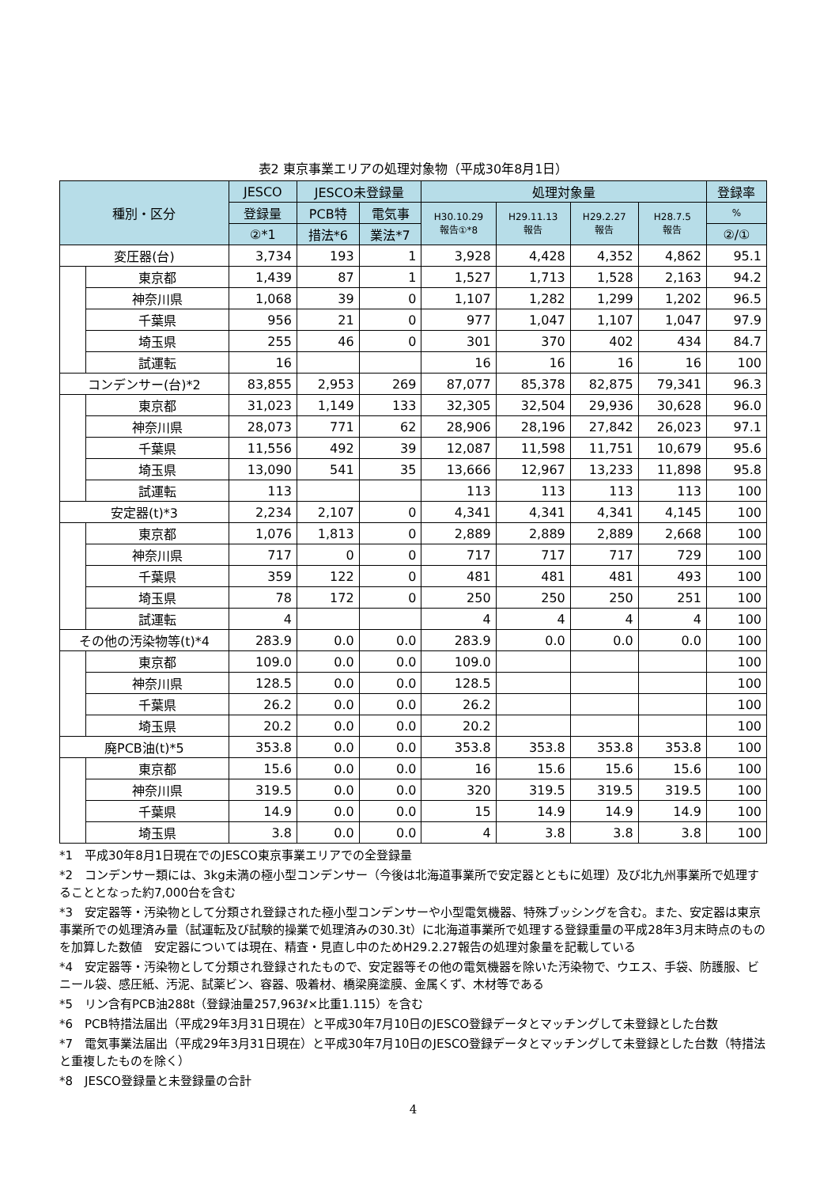表2 東京事業エリアの処理対象物（平成30年8月1日）
| 種別・区分 | | JESCO | JESCO未登録量 | | 処理対象量 | | | | 登録率 |
| --- | --- | --- | --- | --- | --- | --- | --- | --- | --- |
| | | 登録量 | PCB特 | 電気事 | H30.10.29 報告①*8 | H29.11.13 報告 | H29.2.27 報告 | H28.7.5 報告 | % |
| | | ②*1 | 措法*6 | 業法*7 | | | | | ②/① |
| 変圧器(台) | | 3,734 | 193 | 1 | 3,928 | 4,428 | 4,352 | 4,862 | 95.1 |
| | 東京都 | 1,439 | 87 | 1 | 1,527 | 1,713 | 1,528 | 2,163 | 94.2 |
| | 神奈川県 | 1,068 | 39 | 0 | 1,107 | 1,282 | 1,299 | 1,202 | 96.5 |
| | 千葉県 | 956 | 21 | 0 | 977 | 1,047 | 1,107 | 1,047 | 97.9 |
| | 埼玉県 | 255 | 46 | 0 | 301 | 370 | 402 | 434 | 84.7 |
| | 試運転 | 16 | | | 16 | 16 | 16 | 16 | 100 |
| コンデンサー(台)*2 | | 83,855 | 2,953 | 269 | 87,077 | 85,378 | 82,875 | 79,341 | 96.3 |
| | 東京都 | 31,023 | 1,149 | 133 | 32,305 | 32,504 | 29,936 | 30,628 | 96.0 |
| | 神奈川県 | 28,073 | 771 | 62 | 28,906 | 28,196 | 27,842 | 26,023 | 97.1 |
| | 千葉県 | 11,556 | 492 | 39 | 12,087 | 11,598 | 11,751 | 10,679 | 95.6 |
| | 埼玉県 | 13,090 | 541 | 35 | 13,666 | 12,967 | 13,233 | 11,898 | 95.8 |
| | 試運転 | 113 | | | 113 | 113 | 113 | 113 | 100 |
| 安定器(t)*3 | | 2,234 | 2,107 | 0 | 4,341 | 4,341 | 4,341 | 4,145 | 100 |
| | 東京都 | 1,076 | 1,813 | 0 | 2,889 | 2,889 | 2,889 | 2,668 | 100 |
| | 神奈川県 | 717 | 0 | 0 | 717 | 717 | 717 | 729 | 100 |
| | 千葉県 | 359 | 122 | 0 | 481 | 481 | 481 | 493 | 100 |
| | 埼玉県 | 78 | 172 | 0 | 250 | 250 | 250 | 251 | 100 |
| | 試運転 | 4 | | | 4 | 4 | 4 | 4 | 100 |
| その他の汚染物等(t)*4 | | 283.9 | 0.0 | 0.0 | 283.9 | 0.0 | 0.0 | 0.0 | 100 |
| | 東京都 | 109.0 | 0.0 | 0.0 | 109.0 | | | | 100 |
| | 神奈川県 | 128.5 | 0.0 | 0.0 | 128.5 | | | | 100 |
| | 千葉県 | 26.2 | 0.0 | 0.0 | 26.2 | | | | 100 |
| | 埼玉県 | 20.2 | 0.0 | 0.0 | 20.2 | | | | 100 |
| 廃PCB油(t)*5 | | 353.8 | 0.0 | 0.0 | 353.8 | 353.8 | 353.8 | 353.8 | 100 |
| | 東京都 | 15.6 | 0.0 | 0.0 | 16 | 15.6 | 15.6 | 15.6 | 100 |
| | 神奈川県 | 319.5 | 0.0 | 0.0 | 320 | 319.5 | 319.5 | 319.5 | 100 |
| | 千葉県 | 14.9 | 0.0 | 0.0 | 15 | 14.9 | 14.9 | 14.9 | 100 |
| | 埼玉県 | 3.8 | 0.0 | 0.0 | 4 | 3.8 | 3.8 | 3.8 | 100 |
*1　平成30年8月1日現在でのJESCO東京事業エリアでの全登録量
*2　コンデンサー類には、3kg未満の極小型コンデンサー（今後は北海道事業所で安定器とともに処理）及び北九州事業所で処理することとなった約7,000台を含む
*3　安定器等・汚染物として分類され登録された極小型コンデンサーや小型電気機器、特殊ブッシングを含む。また、安定器は東京事業所での処理済み量（試運転及び試験的操業で処理済みの30.3t）に北海道事業所で処理する登録重量の平成28年3月末時点のものを加算した数値　安定器については現在、精査・見直し中のためH29.2.27報告の処理対象量を記載している
*4　安定器等・汚染物として分類され登録されたもので、安定器等その他の電気機器を除いた汚染物で、ウエス、手袋、防護服、ビニール袋、感圧紙、汚泥、試薬ビン、容器、吸着材、橋梁廃塗膜、金属くず、木材等である
*5　リン含有PCB油288t（登録油量257,963ℓ×比重1.115）を含む
*6　PCB特措法届出（平成29年3月31日現在）と平成30年7月10日のJESCO登録データとマッチングして未登録とした台数
*7　電気事業法届出（平成29年3月31日現在）と平成30年7月10日のJESCO登録データとマッチングして未登録とした台数（特措法と重複したものを除く）
*8　JESCO登録量と未登録量の合計
4